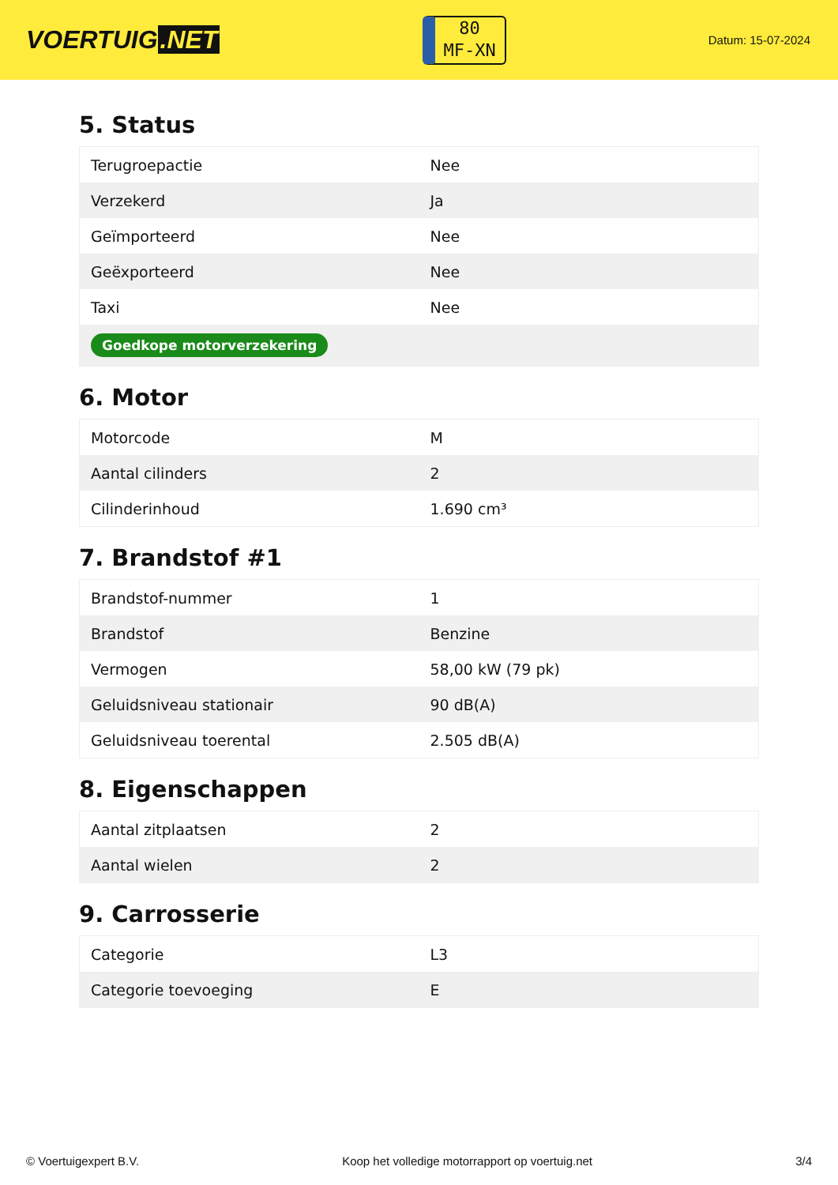VOERTUIG.NET
80
MF-XN
Datum: 15-07-2024
5. Status
| Terugroepactie | Nee |
| Verzekerd | Ja |
| Geïmporteerd | Nee |
| Geëxporteerd | Nee |
| Taxi | Nee |
| Goedkope motorverzekering | |
6. Motor
| Motorcode | M |
| Aantal cilinders | 2 |
| Cilinderinhoud | 1.690 cm³ |
7. Brandstof #1
| Brandstof-nummer | 1 |
| Brandstof | Benzine |
| Vermogen | 58,00 kW (79 pk) |
| Geluidsniveau stationair | 90 dB(A) |
| Geluidsniveau toerental | 2.505 dB(A) |
8. Eigenschappen
| Aantal zitplaatsen | 2 |
| Aantal wielen | 2 |
9. Carrosserie
| Categorie | L3 |
| Categorie toevoeging | E |
© Voertuigexpert B.V. Koop het volledige motorrapport op voertuig.net 3/4